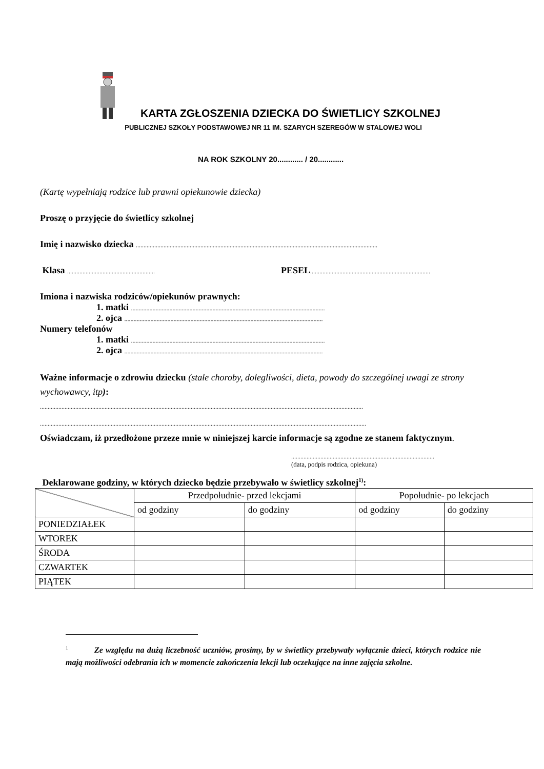KARTA ZGŁOSZENIA DZIECKA DO ŚWIETLICY SZKOLNEJ
PUBLICZNEJ SZKOŁY PODSTAWOWEJ NR 11 IM. SZARYCH SZEREGÓW W STALOWEJ WOLI
NA ROK SZKOLNY 20............ / 20............
(Kartę wypełniają rodzice lub prawni opiekunowie dziecka)
Proszę o przyjęcie do świetlicy szkolnej
Imię i nazwisko dziecka .............................................................................................................................................................
Klasa ......................................................... PESEL..............................................................................
Imiona i nazwiska rodziców/opiekunów prawnych:
1. matki ..............................................................................................................................
2. ojca .................................................................................................................................
Numery telefonów
1. matki ..............................................................................................................................
2. ojca .................................................................................................................................
Ważne informacje o zdrowiu dziecku (stałe choroby, dolegliwości, dieta, powody do szczególnej uwagi ze strony wychowawcy, itp):
..................................................................................................................................................................................................................
....................................................................................................................................................................................................................
Oświadczam, iż przedłożone przeze mnie w niniejszej karcie informacje są zgodne ze stanem faktycznym.
.............................................................................................
(data, podpis rodzica, opiekuna)
Deklarowane godziny, w których dziecko będzie przebywało w świetlicy szkolnej<sup>1)</sup>:
| | Przedpołudnie- przed lekcjami | | Popołudnie- po lekcjach | |
| | od godziny | do godziny | od godziny | do godziny |
| PONIEDZIAŁEK | | | | |
| WTOREK | | | | |
| ŚRODA | | | | |
| CZWARTEK | | | | |
| PIĄTEK | | | | |
<sup>1</sup> Ze względu na dużą liczebność uczniów, prosimy, by w świetlicy przebywały wyłącznie dzieci, których rodzice nie mają możliwości odebrania ich w momencie zakończenia lekcji lub oczekujące na inne zajęcia szkolne.